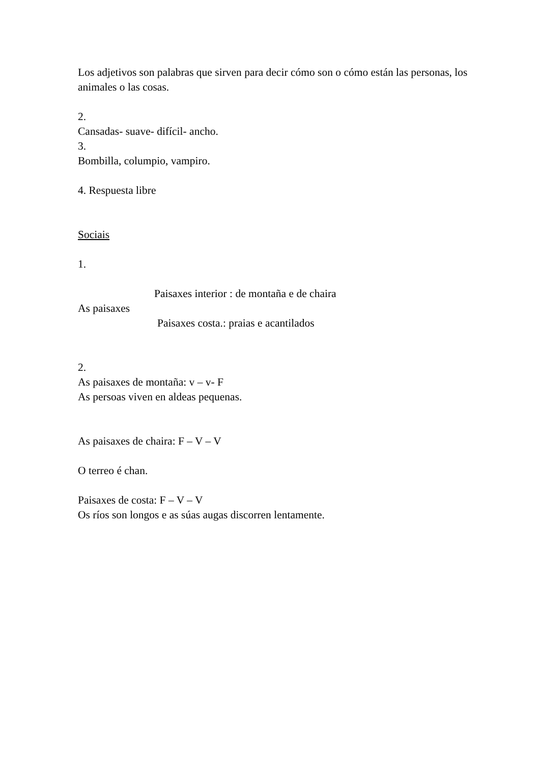Los adjetivos son palabras que sirven para decir cómo son o cómo están las personas, los animales o las cosas.
2.
Cansadas- suave- difícil- ancho.
3.
Bombilla, columpio, vampiro.
4. Respuesta libre
Sociais
1.
Paisaxes interior : de montaña e de chaira
As paisaxes
Paisaxes costa.: praias e acantilados
2.
As paisaxes de montaña: v – v- F
As persoas viven en aldeas pequenas.
As paisaxes de chaira: F – V – V
O terreo é chan.
Paisaxes de costa: F – V – V
Os ríos son longos e as súas augas discorren lentamente.